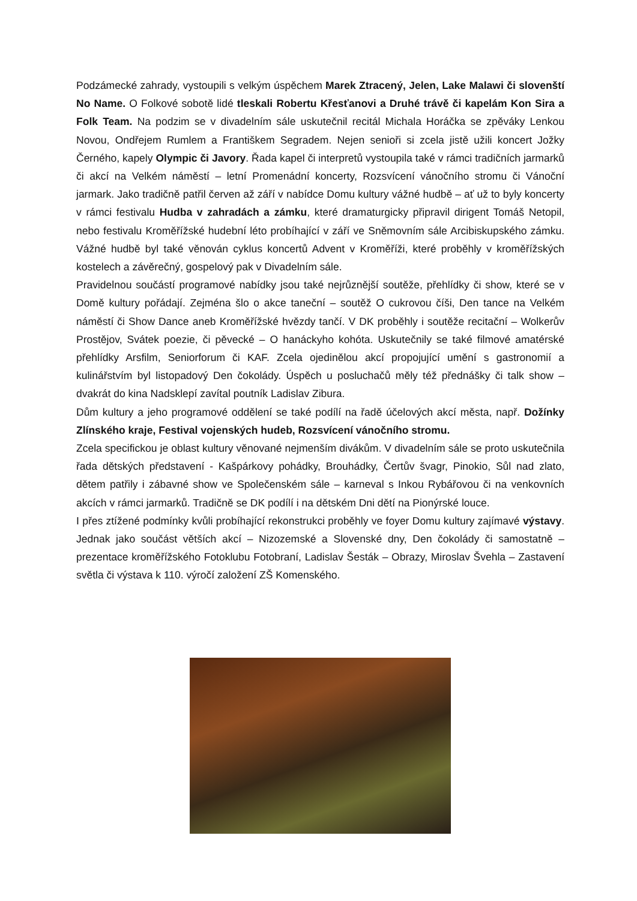Podzámecké zahrady, vystoupili s velkým úspěchem Marek Ztracený, Jelen, Lake Malawi či slovenští No Name. O Folkové sobotě lidé tleskali Robertu Křesťanovi a Druhé trávě či kapelám Kon Sira a Folk Team. Na podzim se v divadelním sále uskutečnil recitál Michala Horáčka se zpěváky Lenkou Novou, Ondřejem Rumlem a Františkem Segradem. Nejen senioři si zcela jistě užili koncert Jožky Černého, kapely Olympic či Javory. Řada kapel či interpretů vystoupila také v rámci tradičních jarmarků či akcí na Velkém náměstí – letní Promenádní koncerty, Rozsvícení vánočního stromu či Vánoční jarmark. Jako tradičně patřil červen až září v nabídce Domu kultury vážné hudbě – ať už to byly koncerty v rámci festivalu Hudba v zahradách a zámku, které dramaturgicky připravil dirigent Tomáš Netopil, nebo festivalu Kroměřížské hudební léto probíhající v září ve Sněmovním sále Arcibiskupského zámku. Vážné hudbě byl také věnován cyklus koncertů Advent v Kroměříži, které proběhly v kroměřížských kostelech a závěrečný, gospelový pak v Divadelním sále.
Pravidelnou součástí programové nabídky jsou také nejrůznější soutěže, přehlídky či show, které se v Domě kultury pořádají. Zejména šlo o akce taneční – soutěž O cukrovou číši, Den tance na Velkém náměstí či Show Dance aneb Kroměřížské hvězdy tančí. V DK proběhly i soutěže recitační – Wolkerův Prostějov, Svátek poezie, či pěvecké – O hanáckyho kohóta. Uskutečnily se také filmové amatérské přehlídky Arsfilm, Seniorforum či KAF. Zcela ojedinělou akcí propojující umění s gastronomií a kulinářstvím byl listopadový Den čokolády. Úspěch u posluchačů měly též přednášky či talk show – dvakrát do kina Nadsklepí zavítal poutník Ladislav Zibura.
Dům kultury a jeho programové oddělení se také podílí na řadě účelových akcí města, např. Dožínky Zlínského kraje, Festival vojenských hudeb, Rozsvícení vánočního stromu.
Zcela specifickou je oblast kultury věnované nejmenším divákům. V divadelním sále se proto uskutečnila řada dětských představení - Kašpárkovy pohádky, Brouhádky, Čertův švagr, Pinokio, Sůl nad zlato, dětem patřily i zábavné show ve Společenském sále – karneval s Inkou Rybářovou či na venkovních akcích v rámci jarmarků. Tradičně se DK podílí i na dětském Dni dětí na Pionýrské louce.
I přes ztížené podmínky kvůli probíhající rekonstrukci proběhly ve foyer Domu kultury zajímavé výstavy. Jednak jako součást větších akcí – Nizozemské a Slovenské dny, Den čokolády či samostatně – prezentace kroměřížského Fotoklubu Fotobraní, Ladislav Šesták – Obrazy, Miroslav Švehla – Zastavení světla či výstava k 110. výročí založení ZŠ Komenského.